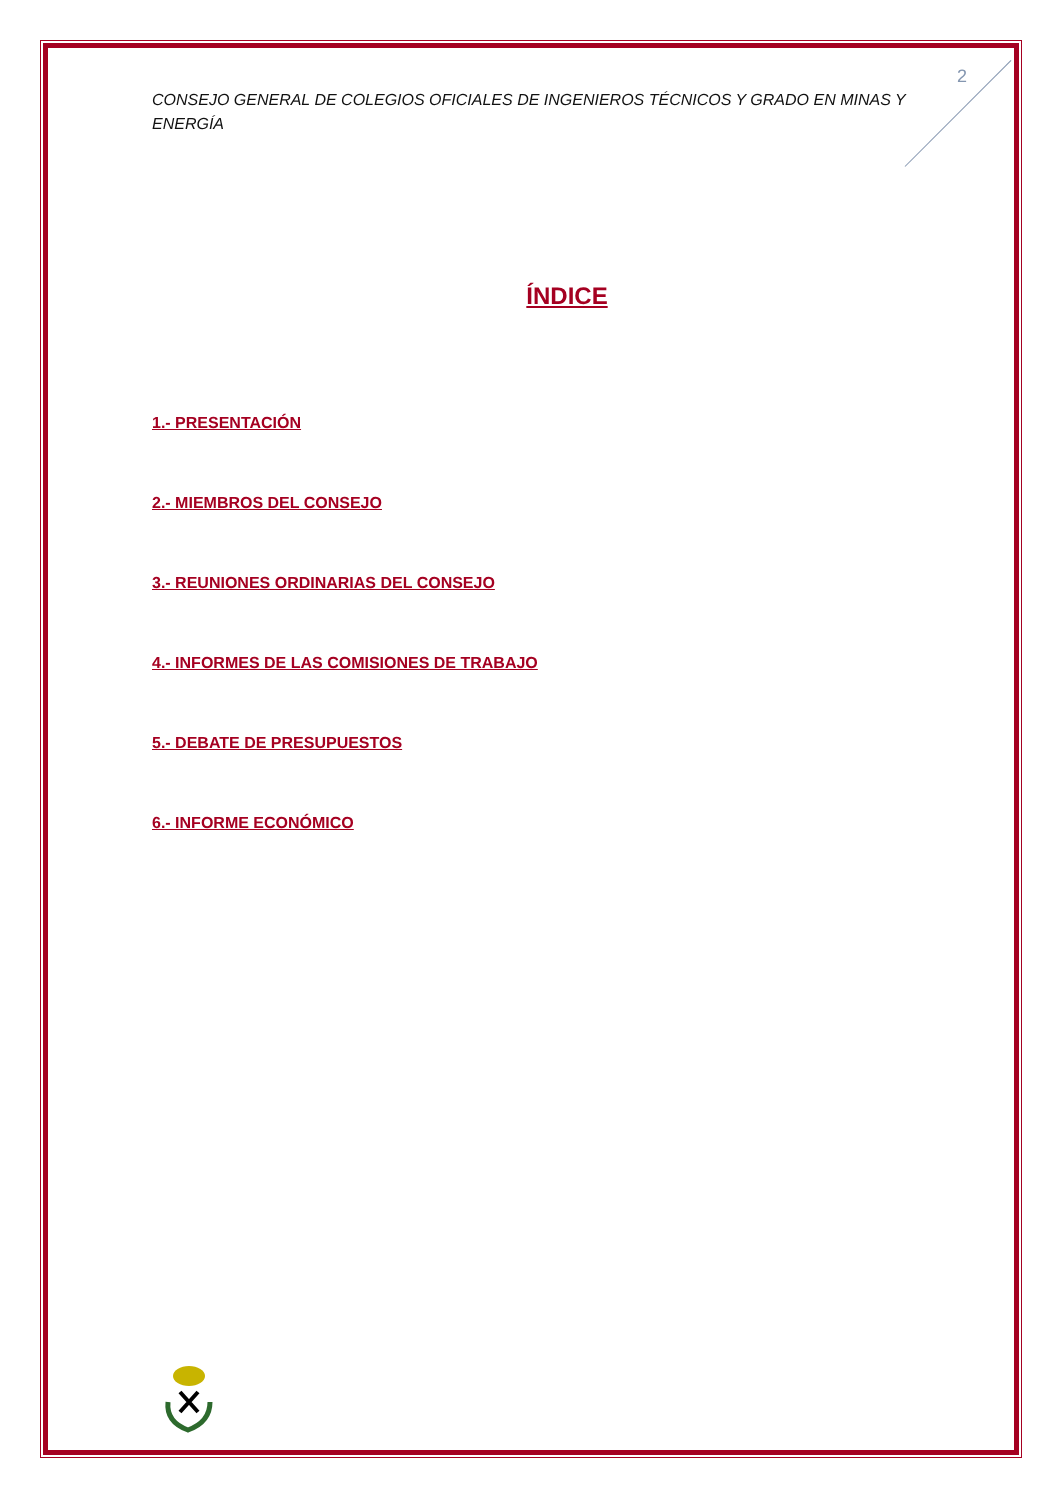2
CONSEJO GENERAL DE COLEGIOS OFICIALES DE INGENIEROS TÉCNICOS Y GRADO EN MINAS Y ENERGÍA
ÍNDICE
1.- PRESENTACIÓN
2.- MIEMBROS DEL CONSEJO
3.- REUNIONES ORDINARIAS DEL CONSEJO
4.- INFORMES DE LAS COMISIONES DE TRABAJO
5.- DEBATE DE PRESUPUESTOS
6.- INFORME ECONÓMICO